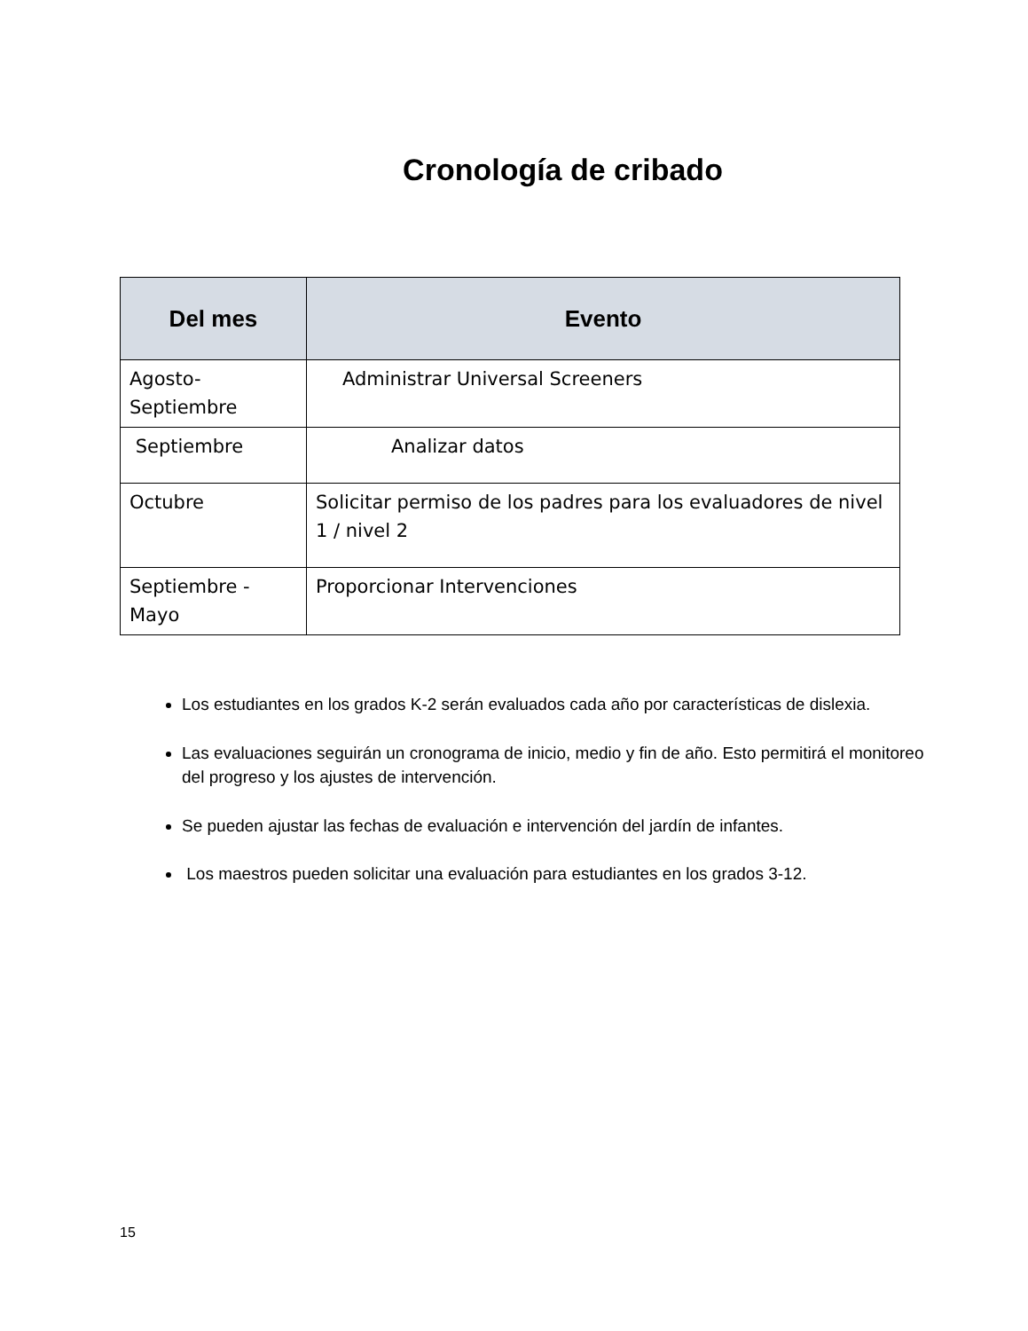Cronología de cribado
| Del mes | Evento |
| --- | --- |
| Agosto-Septiembre | Administrar Universal Screeners |
| Septiembre | Analizar datos |
| Octubre | Solicitar permiso de los padres para los evaluadores de nivel 1 / nivel 2 |
| Septiembre - Mayo | Proporcionar Intervenciones |
Los estudiantes en los grados K-2 serán evaluados cada año por características de dislexia.
Las evaluaciones seguirán un cronograma de inicio, medio y fin de año. Esto permitirá el monitoreo del progreso y los ajustes de intervención.
Se pueden ajustar las fechas de evaluación e intervención del jardín de infantes.
Los maestros pueden solicitar una evaluación para estudiantes en los grados 3-12.
15